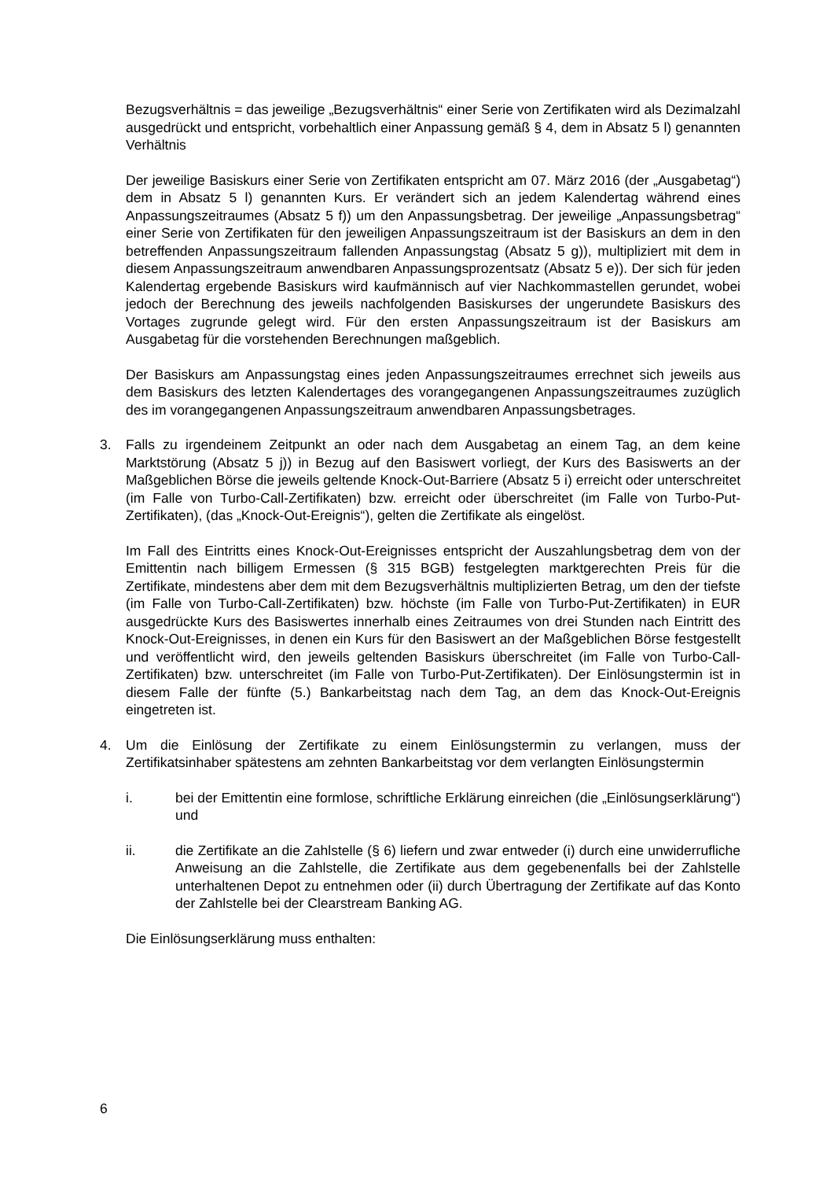Bezugsverhältnis = das jeweilige „Bezugsverhältnis“ einer Serie von Zertifikaten wird als Dezimalzahl ausgedrückt und entspricht, vorbehaltlich einer Anpassung gemäß § 4, dem in Absatz 5 l) genannten Verhältnis
Der jeweilige Basiskurs einer Serie von Zertifikaten entspricht am 07. März 2016 (der „Ausgabetag“) dem in Absatz 5 l) genannten Kurs. Er verändert sich an jedem Kalendertag während eines Anpassungszeitraumes (Absatz 5 f)) um den Anpassungsbetrag. Der jeweilige „Anpassungsbetrag“ einer Serie von Zertifikaten für den jeweiligen Anpassungszeitraum ist der Basiskurs an dem in den betreffenden Anpassungszeitraum fallenden Anpassungstag (Absatz 5 g)), multipliziert mit dem in diesem Anpassungszeitraum anwendbaren Anpassungsprozentsatz (Absatz 5 e)). Der sich für jeden Kalendertag ergebende Basiskurs wird kaufmännisch auf vier Nachkommastellen gerundet, wobei jedoch der Berechnung des jeweils nachfolgenden Basiskurses der ungerundete Basiskurs des Vortages zugrunde gelegt wird. Für den ersten Anpassungszeitraum ist der Basiskurs am Ausgabetag für die vorstehenden Berechnungen maßgeblich.
Der Basiskurs am Anpassungstag eines jeden Anpassungszeitraumes errechnet sich jeweils aus dem Basiskurs des letzten Kalendertages des vorangegangenen Anpassungszeitraumes zuzüglich des im vorangegangenen Anpassungszeitraum anwendbaren Anpassungsbetrages.
3. Falls zu irgendeinem Zeitpunkt an oder nach dem Ausgabetag an einem Tag, an dem keine Marktstörung (Absatz 5 j)) in Bezug auf den Basiswert vorliegt, der Kurs des Basiswerts an der Maßgeblichen Börse die jeweils geltende Knock-Out-Barriere (Absatz 5 i) erreicht oder unterschreitet (im Falle von Turbo-Call-Zertifikaten) bzw. erreicht oder überschreitet (im Falle von Turbo-Put-Zertifikaten), (das „Knock-Out-Ereignis“), gelten die Zertifikate als eingelöst.
Im Fall des Eintritts eines Knock-Out-Ereignisses entspricht der Auszahlungsbetrag dem von der Emittentin nach billigem Ermessen (§ 315 BGB) festgelegten marktgerechten Preis für die Zertifikate, mindestens aber dem mit dem Bezugsverhältnis multiplizierten Betrag, um den der tiefste (im Falle von Turbo-Call-Zertifikaten) bzw. höchste (im Falle von Turbo-Put-Zertifikaten) in EUR ausgedrückte Kurs des Basiswertes innerhalb eines Zeitraumes von drei Stunden nach Eintritt des Knock-Out-Ereignisses, in denen ein Kurs für den Basiswert an der Maßgeblichen Börse festgestellt und veröffentlicht wird, den jeweils geltenden Basiskurs überschreitet (im Falle von Turbo-Call-Zertifikaten) bzw. unterschreitet (im Falle von Turbo-Put-Zertifikaten). Der Einlösungstermin ist in diesem Falle der fünfte (5.) Bankarbeitstag nach dem Tag, an dem das Knock-Out-Ereignis eingetreten ist.
4. Um die Einlösung der Zertifikate zu einem Einlösungstermin zu verlangen, muss der Zertifikatsinhaber spätestens am zehnten Bankarbeitstag vor dem verlangten Einlösungstermin
i. bei der Emittentin eine formlose, schriftliche Erklärung einreichen (die „Einlösungserklärung“) und
ii. die Zertifikate an die Zahlstelle (§ 6) liefern und zwar entweder (i) durch eine unwiderrufliche Anweisung an die Zahlstelle, die Zertifikate aus dem gegebenenfalls bei der Zahlstelle unterhaltenen Depot zu entnehmen oder (ii) durch Übertragung der Zertifikate auf das Konto der Zahlstelle bei der Clearstream Banking AG.
Die Einlösungserklärung muss enthalten:
6